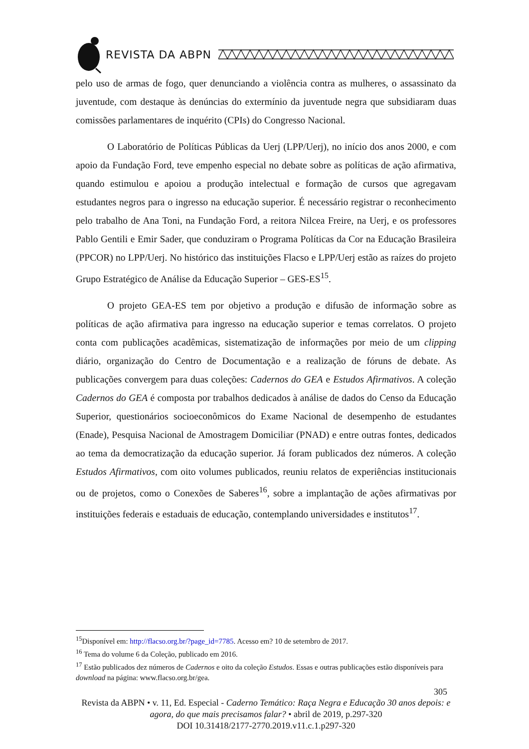REVISTA DA ABPN
pelo uso de armas de fogo, quer denunciando a violência contra as mulheres, o assassinato da juventude, com destaque às denúncias do extermínio da juventude negra que subsidiaram duas comissões parlamentares de inquérito (CPIs) do Congresso Nacional.
O Laboratório de Políticas Públicas da Uerj (LPP/Uerj), no início dos anos 2000, e com apoio da Fundação Ford, teve empenho especial no debate sobre as políticas de ação afirmativa, quando estimulou e apoiou a produção intelectual e formação de cursos que agregavam estudantes negros para o ingresso na educação superior. É necessário registrar o reconhecimento pelo trabalho de Ana Toni, na Fundação Ford, a reitora Nilcea Freire, na Uerj, e os professores Pablo Gentili e Emir Sader, que conduziram o Programa Políticas da Cor na Educação Brasileira (PPCOR) no LPP/Uerj. No histórico das instituições Flacso e LPP/Uerj estão as raízes do projeto Grupo Estratégico de Análise da Educação Superior – GES-ES<sup>15</sup>.
O projeto GEA-ES tem por objetivo a produção e difusão de informação sobre as políticas de ação afirmativa para ingresso na educação superior e temas correlatos. O projeto conta com publicações acadêmicas, sistematização de informações por meio de um clipping diário, organização do Centro de Documentação e a realização de fóruns de debate. As publicações convergem para duas coleções: Cadernos do GEA e Estudos Afirmativos. A coleção Cadernos do GEA é composta por trabalhos dedicados à análise de dados do Censo da Educação Superior, questionários socioeconômicos do Exame Nacional de desempenho de estudantes (Enade), Pesquisa Nacional de Amostragem Domiciliar (PNAD) e entre outras fontes, dedicados ao tema da democratização da educação superior. Já foram publicados dez números. A coleção Estudos Afirmativos, com oito volumes publicados, reuniu relatos de experiências institucionais ou de projetos, como o Conexões de Saberes<sup>16</sup>, sobre a implantação de ações afirmativas por instituições federais e estaduais de educação, contemplando universidades e institutos<sup>17</sup>.
<sup>15</sup> Disponível em: http://flacso.org.br/?page_id=7785. Acesso em? 10 de setembro de 2017.
<sup>16</sup> Tema do volume 6 da Coleção, publicado em 2016.
<sup>17</sup> Estão publicados dez números de Cadernos e oito da coleção Estudos. Essas e outras publicações estão disponíveis para download na página: www.flacso.org.br/gea.
305
Revista da ABPN • v. 11, Ed. Especial - Caderno Temático: Raça Negra e Educação 30 anos depois: e agora, do que mais precisamos falar? • abril de 2019, p.297-320
DOI 10.31418/2177-2770.2019.v11.c.1.p297-320